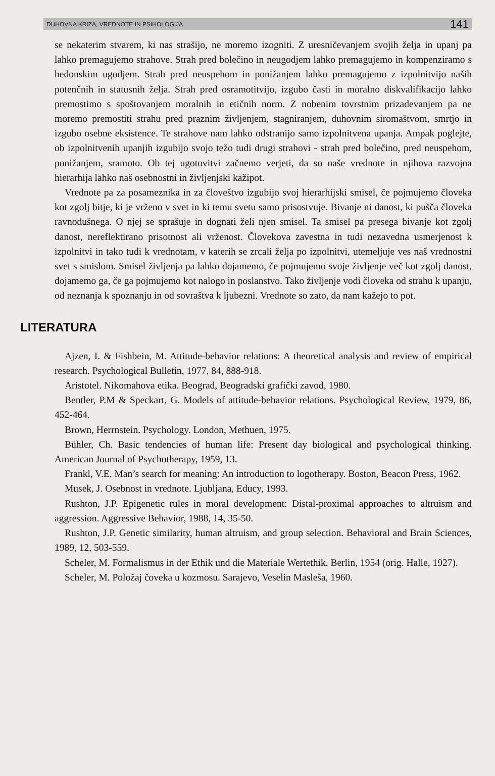DUHOVNA KRIZA, VREDNOTE IN PSIHOLOGIJA 141
se nekaterim stvarem, ki nas strašijo, ne moremo izogniti. Z uresničevanjem svojih želja in upanj pa lahko premagujemo strahove. Strah pred bolečino in neugodjem lahko premagujemo in kompenziramo s hedonskim ugodjem. Strah pred neuspehom in ponižanjem lahko premagujemo z izpolnitvijo naših potenčnih in statusnih želja. Strah pred osramotitvijo, izgubo časti in moralno diskvalifikacijo lahko premostimo s spoštovanjem moralnih in etičnih norm. Z nobenim tovrstnim prizadevanjem pa ne moremo premostiti strahu pred praznim življenjem, stagniranjem, duhovnim siromaštvom, smrtjo in izgubo osebne eksistence. Te strahove nam lahko odstranijo samo izpolnitvena upanja. Ampak poglejte, ob izpolnitvenih upanjih izgubijo svojo težo tudi drugi strahovi - strah pred bolečino, pred neuspehom, ponižanjem, sramoto. Ob tej ugotovitvi začnemo verjeti, da so naše vrednote in njihova razvojna hierarhija lahko naš osebnostni in življenjski kažipot.
Vrednote pa za posameznika in za človeštvo izgubijo svoj hierarhijski smisel, če pojmujemo človeka kot zgolj bitje, ki je vrženo v svet in ki temu svetu samo prisostvuje. Bivanje ni danost, ki pušča človeka ravnodušnega. O njej se sprašuje in dognati želi njen smisel. Ta smisel pa presega bivanje kot zgolj danost, nereflektirano prisotnost ali vrženost. Človekova zavestna in tudi nezavedna usmerjenost k izpolnitvi in tako tudi k vrednotam, v katerih se zrcali želja po izpolnitvi, utemeljuje ves naš vrednostni svet s smislom. Smisel življenja pa lahko dojamemo, če pojmujemo svoje življenje več kot zgolj danost, dojamemo ga, če ga pojmujemo kot nalogo in poslanstvo. Tako življenje vodi človeka od strahu k upanju, od neznanja k spoznanju in od sovraštva k ljubezni. Vrednote so zato, da nam kažejo to pot.
LITERATURA
Ajzen, I. & Fishbein, M. Attitude-behavior relations: A theoretical analysis and review of empirical research. Psychological Bulletin, 1977, 84, 888-918.
Aristotel. Nikomahova etika. Beograd, Beogradski grafički zavod, 1980.
Bentler, P.M & Speckart, G. Models of attitude-behavior relations. Psychological Review, 1979, 86, 452-464.
Brown, Herrnstein. Psychology. London, Methuen, 1975.
Bühler, Ch. Basic tendencies of human life: Present day biological and psychological thinking. American Journal of Psychotherapy, 1959, 13.
Frankl, V.E. Man’s search for meaning: An introduction to logotherapy. Boston, Beacon Press, 1962.
Musek, J. Osebnost in vrednote. Ljubljana, Educy, 1993.
Rushton, J.P. Epigenetic rules in moral development: Distal-proximal approaches to altruism and aggression. Aggressive Behavior, 1988, 14, 35-50.
Rushton, J.P. Genetic similarity, human altruism, and group selection. Behavioral and Brain Sciences, 1989, 12, 503-559.
Scheler, M. Formalismus in der Ethik und die Materiale Wertethik. Berlin, 1954 (orig. Halle, 1927).
Scheler, M. Položaj čoveka u kozmosu. Sarajevo, Veselin Masleša, 1960.